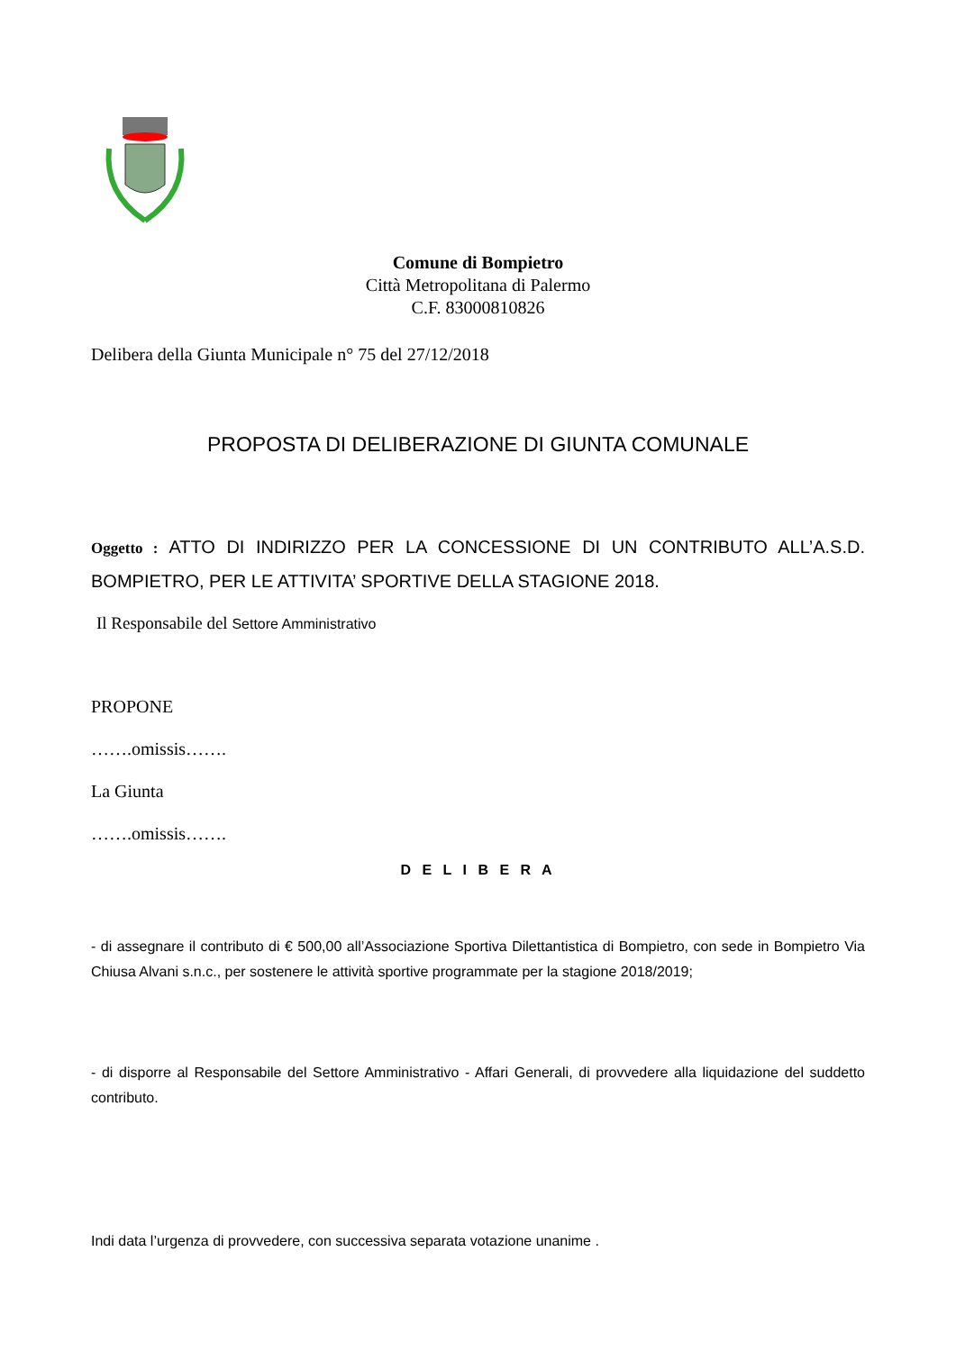Comune di Bompietro
Città Metropolitana di Palermo
C.F. 83000810826
Delibera della Giunta Municipale n° 75 del 27/12/2018
PROPOSTA DI DELIBERAZIONE DI GIUNTA COMUNALE
Oggetto : ATTO DI INDIRIZZO PER LA CONCESSIONE DI UN CONTRIBUTO ALL’A.S.D. BOMPIETRO, PER LE ATTIVITA’ SPORTIVE DELLA STAGIONE 2018.
Il Responsabile del Settore Amministrativo
PROPONE
…….omissis…….
La Giunta
…….omissis…….
D E L I B E R A
- di assegnare il contributo di € 500,00 all’Associazione Sportiva Dilettantistica di Bompietro, con sede in Bompietro Via Chiusa Alvani s.n.c., per sostenere le attività sportive programmate per la stagione 2018/2019;
- di disporre al Responsabile del Settore Amministrativo - Affari Generali, di provvedere alla liquidazione del suddetto contributo.
Indi data l’urgenza di provvedere, con successiva separata votazione unanime .